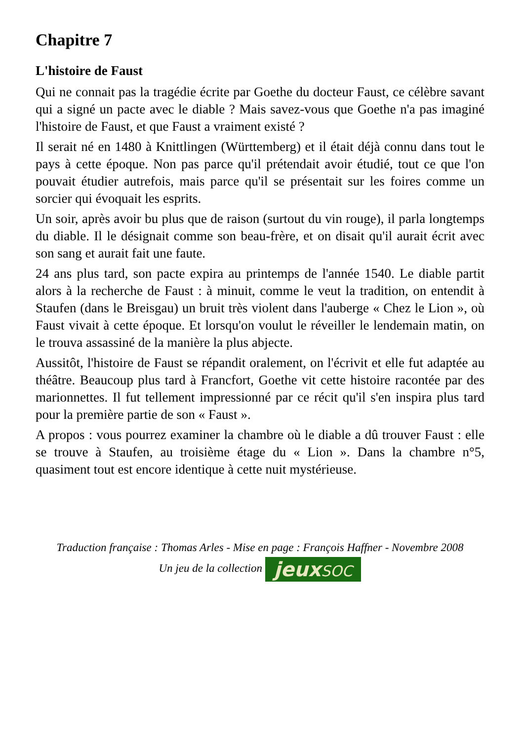Chapitre 7
L'histoire de Faust
Qui ne connait pas la tragédie écrite par Goethe du docteur Faust, ce célèbre savant qui a signé un pacte avec le diable ? Mais savez-vous que Goethe n'a pas imaginé l'histoire de Faust, et que Faust a vraiment existé ?
Il serait né en 1480 à Knittlingen (Württemberg) et il était déjà connu dans tout le pays à cette époque. Non pas parce qu'il prétendait avoir étudié, tout ce que l'on pouvait étudier autrefois, mais parce qu'il se présentait sur les foires comme un sorcier qui évoquait les esprits.
Un soir, après avoir bu plus que de raison (surtout du vin rouge), il parla longtemps du diable. Il le désignait comme son beau-frère, et on disait qu'il aurait écrit avec son sang et aurait fait une faute.
24 ans plus tard, son pacte expira au printemps de l'année 1540. Le diable partit alors à la recherche de Faust : à minuit, comme le veut la tradition, on entendit à Staufen (dans le Breisgau) un bruit très violent dans l'auberge « Chez le Lion », où Faust vivait à cette époque. Et lorsqu'on voulut le réveiller le lendemain matin, on le trouva assassiné de la manière la plus abjecte.
Aussitôt, l'histoire de Faust se répandit oralement, on l'écrivit et elle fut adaptée au théâtre. Beaucoup plus tard à Francfort, Goethe vit cette histoire racontée par des marionnettes. Il fut tellement impressionné par ce récit qu'il s'en inspira plus tard pour la première partie de son « Faust ».
A propos : vous pourrez examiner la chambre où le diable a dû trouver Faust : elle se trouve à Staufen, au troisième étage du « Lion ». Dans la chambre n°5, quasiment tout est encore identique à cette nuit mystérieuse.
Traduction française : Thomas Arles - Mise en page : François Haffner - Novembre 2008
Un jeu de la collection jeuxSOC